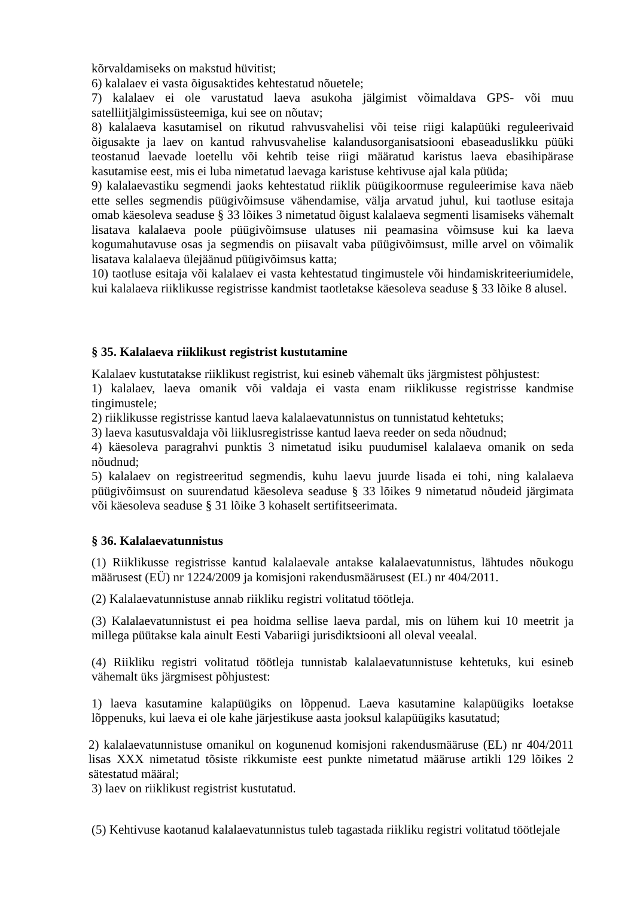kõrvaldamiseks on makstud hüvitist;
6) kalalaev ei vasta õigusaktides kehtestatud nõuetele;
7) kalalaev ei ole varustatud laeva asukoha jälgimist võimaldava GPS- või muu satelliitjälgimissüsteemiga, kui see on nõutav;
8) kalalaeva kasutamisel on rikutud rahvusvahelisi või teise riigi kalapüüki reguleerivaid õigusakte ja laev on kantud rahvusvahelise kalandusorganisatsiooni ebaseaduslikku püüki teostanud laevade loetellu või kehtib teise riigi määratud karistus laeva ebasihipärase kasutamise eest, mis ei luba nimetatud laevaga karistuse kehtivuse ajal kala püüda;
9) kalalaevastiku segmendi jaoks kehtestatud riiklik püügikoormuse reguleerimise kava näeb ette selles segmendis püügivõimsuse vähendamise, välja arvatud juhul, kui taotluse esitaja omab käesoleva seaduse § 33 lõikes 3 nimetatud õigust kalalaeva segmenti lisamiseks vähemalt lisatava kalalaeva poole püügivõimsuse ulatuses nii peamasina võimsuse kui ka laeva kogumahutavuse osas ja segmendis on piisavalt vaba püügivõimsust, mille arvel on võimalik lisatava kalalaeva ülejäänud püügivõimsus katta;
10) taotluse esitaja või kalalaev ei vasta kehtestatud tingimustele või hindamiskriteeriumidele, kui kalalaeva riiklikusse registrisse kandmist taotletakse käesoleva seaduse § 33 lõike 8 alusel.
§ 35. Kalalaeva riiklikust registrist kustutamine
Kalalaev kustutatakse riiklikust registrist, kui esineb vähemalt üks järgmistest põhjustest:
1) kalalaev, laeva omanik või valdaja ei vasta enam riiklikusse registrisse kandmise tingimustele;
2) riiklikusse registrisse kantud laeva kalalaevatunnistus on tunnistatud kehtetuks;
3) laeva kasutusvaldaja või liiklusregistrisse kantud laeva reeder on seda nõudnud;
4) käesoleva paragrahvi punktis 3 nimetatud isiku puudumisel kalalaeva omanik on seda nõudnud;
5) kalalaev on registreeritud segmendis, kuhu laevu juurde lisada ei tohi, ning kalalaeva püügivõimsust on suurendatud käesoleva seaduse § 33 lõikes 9 nimetatud nõudeid järgimata või käesoleva seaduse § 31 lõike 3 kohaselt sertifitseerimata.
§ 36. Kalalaevatunnistus
(1) Riiklikusse registrisse kantud kalalaevale antakse kalalaevatunnistus, lähtudes nõukogu määrusest (EÜ) nr 1224/2009 ja komisjoni rakendusmäärusest (EL) nr 404/2011.
(2) Kalalaevatunnistuse annab riikliku registri volitatud töötleja.
(3) Kalalaevatunnistust ei pea hoidma sellise laeva pardal, mis on lühem kui 10 meetrit ja millega püütakse kala ainult Eesti Vabariigi jurisdiktsiooni all oleval veealal.
(4) Riikliku registri volitatud töötleja tunnistab kalalaevatunnistuse kehtetuks, kui esineb vähemalt üks järgmisest põhjustest:
1) laeva kasutamine kalapüügiks on lõppenud. Laeva kasutamine kalapüügiks loetakse lõppenuks, kui laeva ei ole kahe järjestikuse aasta jooksul kalapüügiks kasutatud;
2) kalalaevatunnistuse omanikul on kogunenud komisjoni rakendusmääruse (EL) nr 404/2011 lisas XXX nimetatud tõsiste rikkumiste eest punkte nimetatud määruse artikli 129 lõikes 2 sätestatud määral;
3) laev on riiklikust registrist kustutatud.
(5) Kehtivuse kaotanud kalalaevatunnistus tuleb tagastada riikliku registri volitatud töötlejale